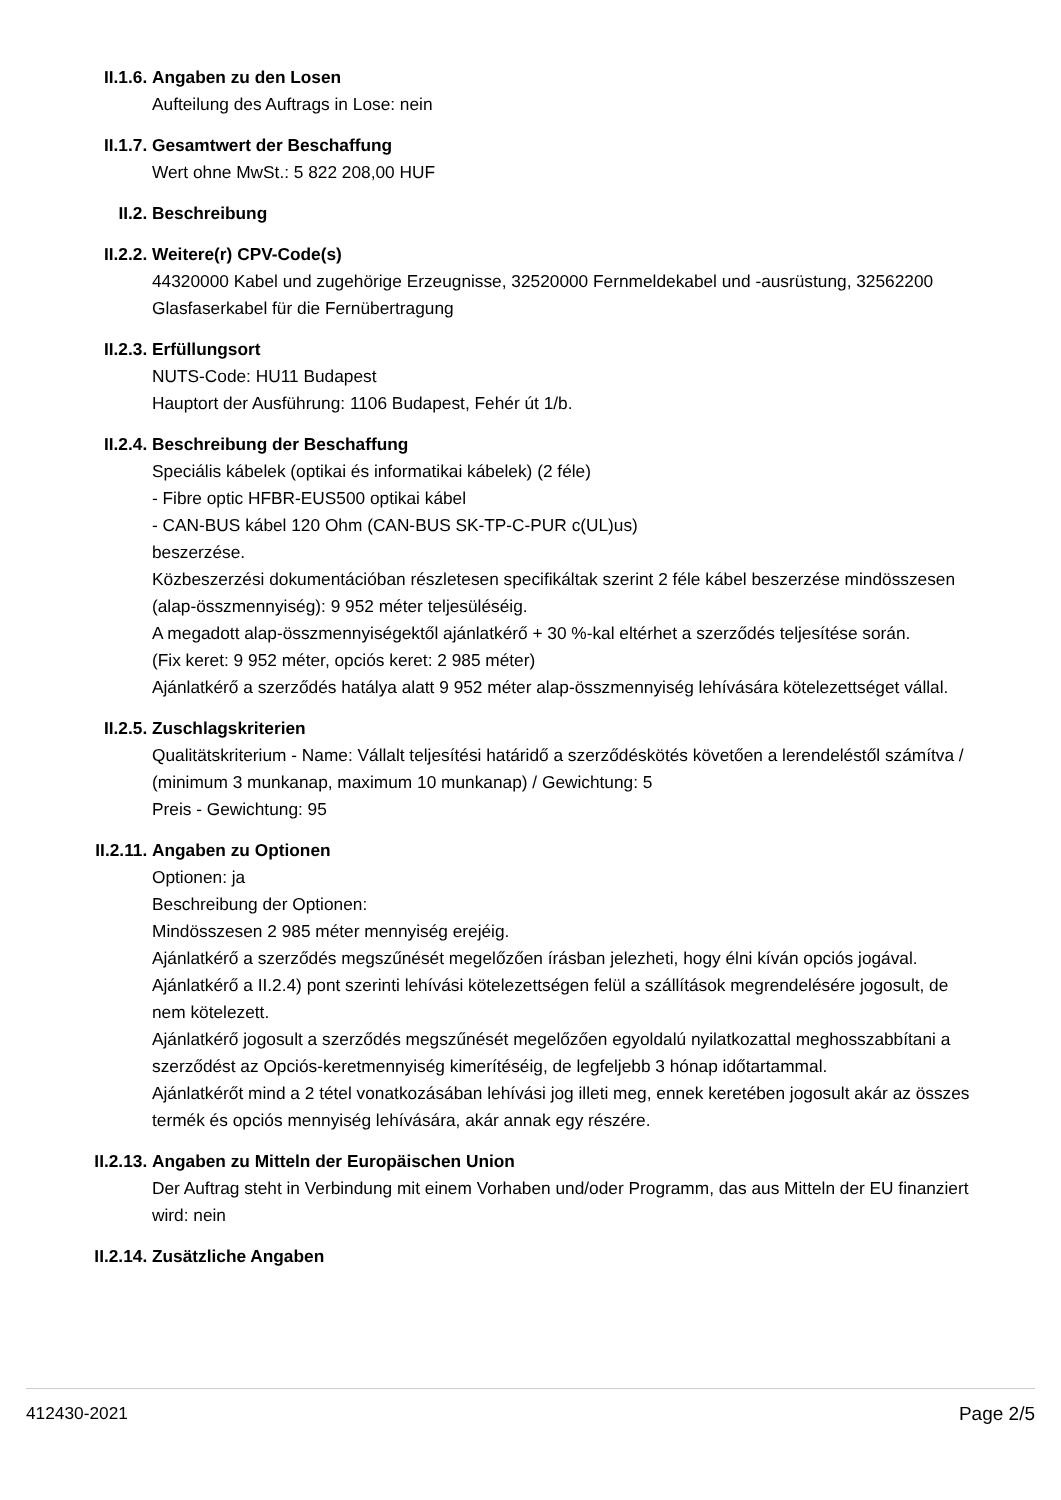II.1.6. Angaben zu den Losen
Aufteilung des Auftrags in Lose: nein
II.1.7. Gesamtwert der Beschaffung
Wert ohne MwSt.: 5 822 208,00 HUF
II.2. Beschreibung
II.2.2. Weitere(r) CPV-Code(s)
44320000 Kabel und zugehörige Erzeugnisse, 32520000 Fernmeldekabel und -ausrüstung, 32562200 Glasfaserkabel für die Fernübertragung
II.2.3. Erfüllungsort
NUTS-Code: HU11 Budapest
Hauptort der Ausführung: 1106 Budapest, Fehér út 1/b.
II.2.4. Beschreibung der Beschaffung
Speciális kábelek (optikai és informatikai kábelek) (2 féle)
- Fibre optic HFBR-EUS500 optikai kábel
- CAN-BUS kábel 120 Ohm (CAN-BUS SK-TP-C-PUR c(UL)us)
beszerzése.
Közbeszerzési dokumentációban részletesen specifikáltak szerint 2 féle kábel beszerzése mindösszesen (alap-összmennyiség): 9 952 méter teljesüléséig.
A megadott alap-összmennyiségektől ajánlatkérő + 30 %-kal eltérhet a szerződés teljesítése során.
(Fix keret: 9 952 méter, opciós keret: 2 985 méter)
Ajánlatkérő a szerződés hatálya alatt 9 952 méter alap-összmennyiség lehívására kötelezettséget vállal.
II.2.5. Zuschlagskriterien
Qualitätskriterium - Name: Vállalt teljesítési határidő a szerződéskötés követően a lerendeléstől számítva / (minimum 3 munkanap, maximum 10 munkanap) / Gewichtung: 5
Preis - Gewichtung: 95
II.2.11. Angaben zu Optionen
Optionen: ja
Beschreibung der Optionen:
Mindösszesen 2 985 méter mennyiség erejéig.
Ajánlatkérő a szerződés megszűnését megelőzően írásban jelezheti, hogy élni kíván opciós jogával.
Ajánlatkérő a II.2.4) pont szerinti lehívási kötelezettségen felül a szállítások megrendelésére jogosult, de nem kötelezett.
Ajánlatkérő jogosult a szerződés megszűnését megelőzően egyoldalú nyilatkozattal meghosszabbítani a szerződést az Opciós-keretmennyiség kimerítéséig, de legfeljebb 3 hónap időtartammal.
Ajánlatkérőt mind a 2 tétel vonatkozásában lehívási jog illeti meg, ennek keretében jogosult akár az összes termék és opciós mennyiség lehívására, akár annak egy részére.
II.2.13. Angaben zu Mitteln der Europäischen Union
Der Auftrag steht in Verbindung mit einem Vorhaben und/oder Programm, das aus Mitteln der EU finanziert wird: nein
II.2.14. Zusätzliche Angaben
412430-2021 Page 2/5